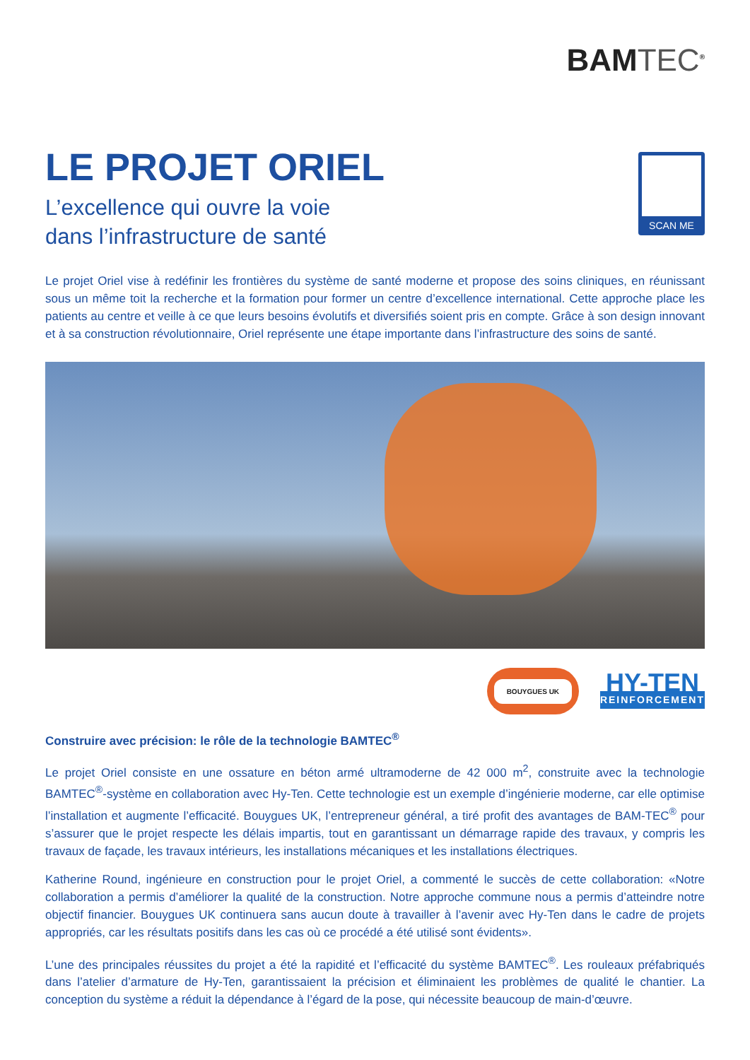BAMTEC<sup>®</sup>
LE PROJET ORIEL
L’excellence qui ouvre la voie
dans l’infrastructure de santé
SCAN ME
Le projet Oriel vise à redéfinir les frontières du système de santé moderne et propose des soins cliniques, en réunissant sous un même toit la recherche et la formation pour former un centre d’excellence international. Cette approche place les patients au centre et veille à ce que leurs besoins évolutifs et diversifiés soient pris en compte. Grâce à son design innovant et à sa construction révolutionnaire, Oriel représente une étape importante dans l’infrastructure des soins de santé.
BOUYGUES UK
HY-TEN
REINFORCEMENT
Construire avec précision: le rôle de la technologie BAMTEC<sup>®</sup>
Le projet Oriel consiste en une ossature en béton armé ultramoderne de 42 000 m<sup>2</sup>, construite avec la technologie BAMTEC<sup>®</sup>-système en collaboration avec Hy-Ten. Cette technologie est un exemple d’ingénierie moderne, car elle optimise l’installation et augmente l’efficacité. Bouygues UK, l’entrepreneur général, a tiré profit des avantages de BAM-TEC<sup>®</sup> pour s’assurer que le projet respecte les délais impartis, tout en garantissant un démarrage rapide des travaux, y compris les travaux de façade, les travaux intérieurs, les installations mécaniques et les installations électriques.
Katherine Round, ingénieure en construction pour le projet Oriel, a commenté le succès de cette collaboration: «Notre collaboration a permis d’améliorer la qualité de la construction. Notre approche commune nous a permis d’atteindre notre objectif financier. Bouygues UK continuera sans aucun doute à travailler à l’avenir avec Hy-Ten dans le cadre de projets appropriés, car les résultats positifs dans les cas où ce procédé a été utilisé sont évidents».
L’une des principales réussites du projet a été la rapidité et l’efficacité du système BAMTEC<sup>®</sup>. Les rouleaux préfabriqués dans l’atelier d’armature de Hy-Ten, garantissaient la précision et éliminaient les problèmes de qualité le chantier. La conception du système a réduit la dépendance à l’égard de la pose, qui nécessite beaucoup de main-d’œuvre.